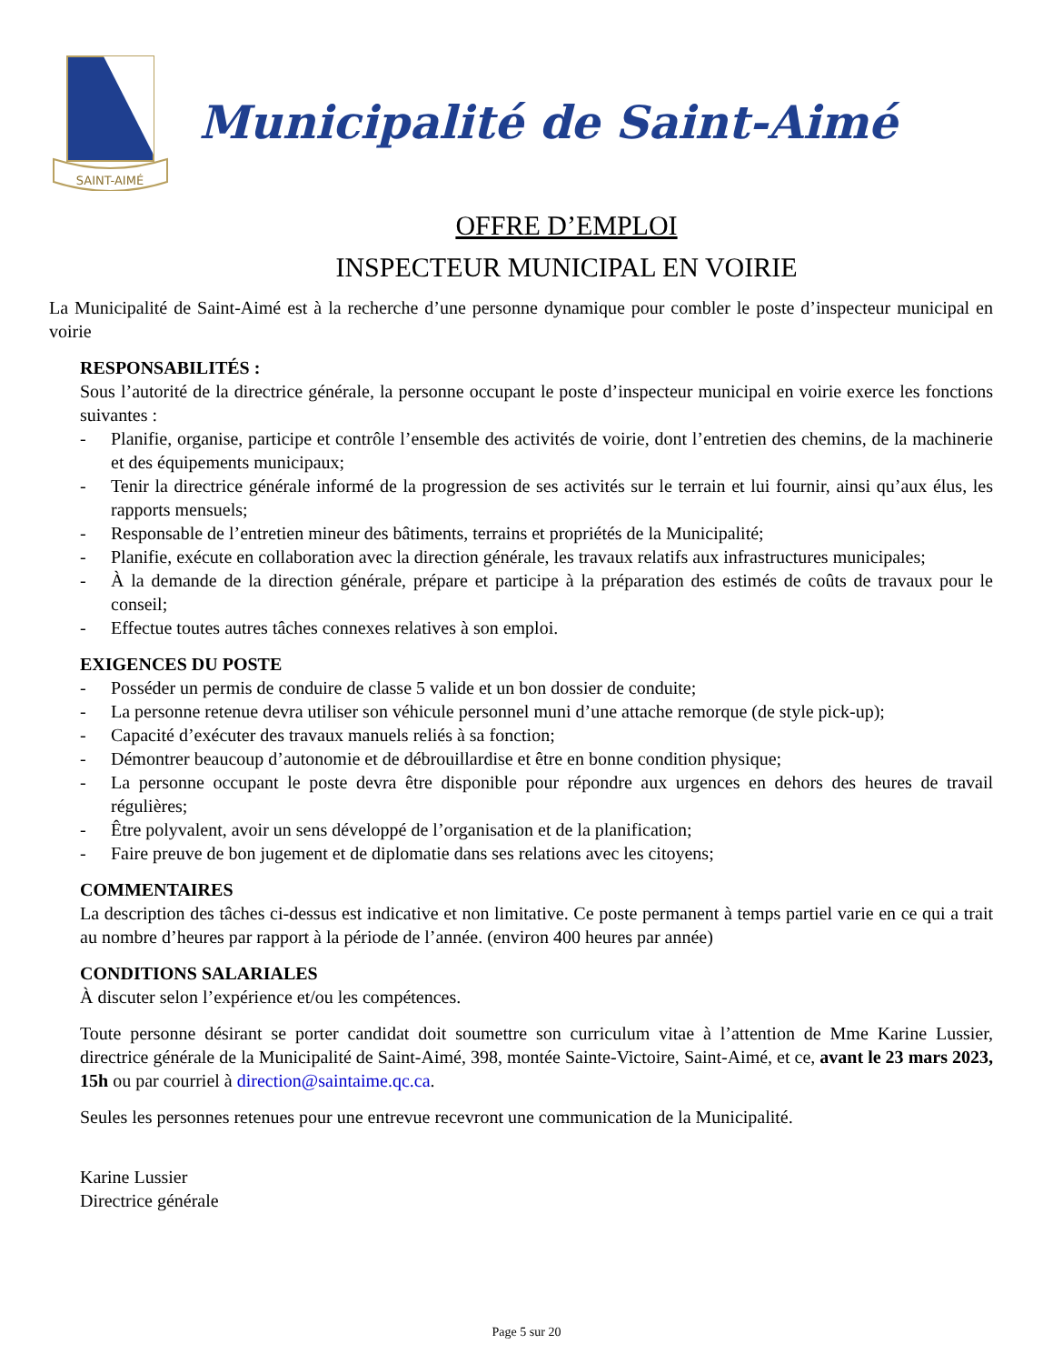SAINT-AIMÉ
Municipalité de Saint-Aimé
OFFRE D’EMPLOI
INSPECTEUR MUNICIPAL EN VOIRIE
La Municipalité de Saint-Aimé est à la recherche d’une personne dynamique pour combler le poste d’inspecteur municipal en voirie
RESPONSABILITÉS :
Sous l’autorité de la directrice générale, la personne occupant le poste d’inspecteur municipal en voirie exerce les fonctions suivantes :
- Planifie, organise, participe et contrôle l’ensemble des activités de voirie, dont l’entretien des chemins, de la machinerie et des équipements municipaux;
- Tenir la directrice générale informé de la progression de ses activités sur le terrain et lui fournir, ainsi qu’aux élus, les rapports mensuels;
- Responsable de l’entretien mineur des bâtiments, terrains et propriétés de la Municipalité;
- Planifie, exécute en collaboration avec la direction générale, les travaux relatifs aux infrastructures municipales;
- À la demande de la direction générale, prépare et participe à la préparation des estimés de coûts de travaux pour le conseil;
- Effectue toutes autres tâches connexes relatives à son emploi.
EXIGENCES DU POSTE
- Posséder un permis de conduire de classe 5 valide et un bon dossier de conduite;
- La personne retenue devra utiliser son véhicule personnel muni d’une attache remorque (de style pick-up);
- Capacité d’exécuter des travaux manuels reliés à sa fonction;
- Démontrer beaucoup d’autonomie et de débrouillardise et être en bonne condition physique;
- La personne occupant le poste devra être disponible pour répondre aux urgences en dehors des heures de travail régulières;
- Être polyvalent, avoir un sens développé de l’organisation et de la planification;
- Faire preuve de bon jugement et de diplomatie dans ses relations avec les citoyens;
COMMENTAIRES
La description des tâches ci-dessus est indicative et non limitative. Ce poste permanent à temps partiel varie en ce qui a trait au nombre d’heures par rapport à la période de l’année. (environ 400 heures par année)
CONDITIONS SALARIALES
À discuter selon l’expérience et/ou les compétences.
Toute personne désirant se porter candidat doit soumettre son curriculum vitae à l’attention de Mme Karine Lussier, directrice générale de la Municipalité de Saint-Aimé, 398, montée Sainte-Victoire, Saint-Aimé, et ce, avant le 23 mars 2023, 15h ou par courriel à direction@saintaime.qc.ca.
Seules les personnes retenues pour une entrevue recevront une communication de la Municipalité.
Karine Lussier
Directrice générale
Page 5 sur 20